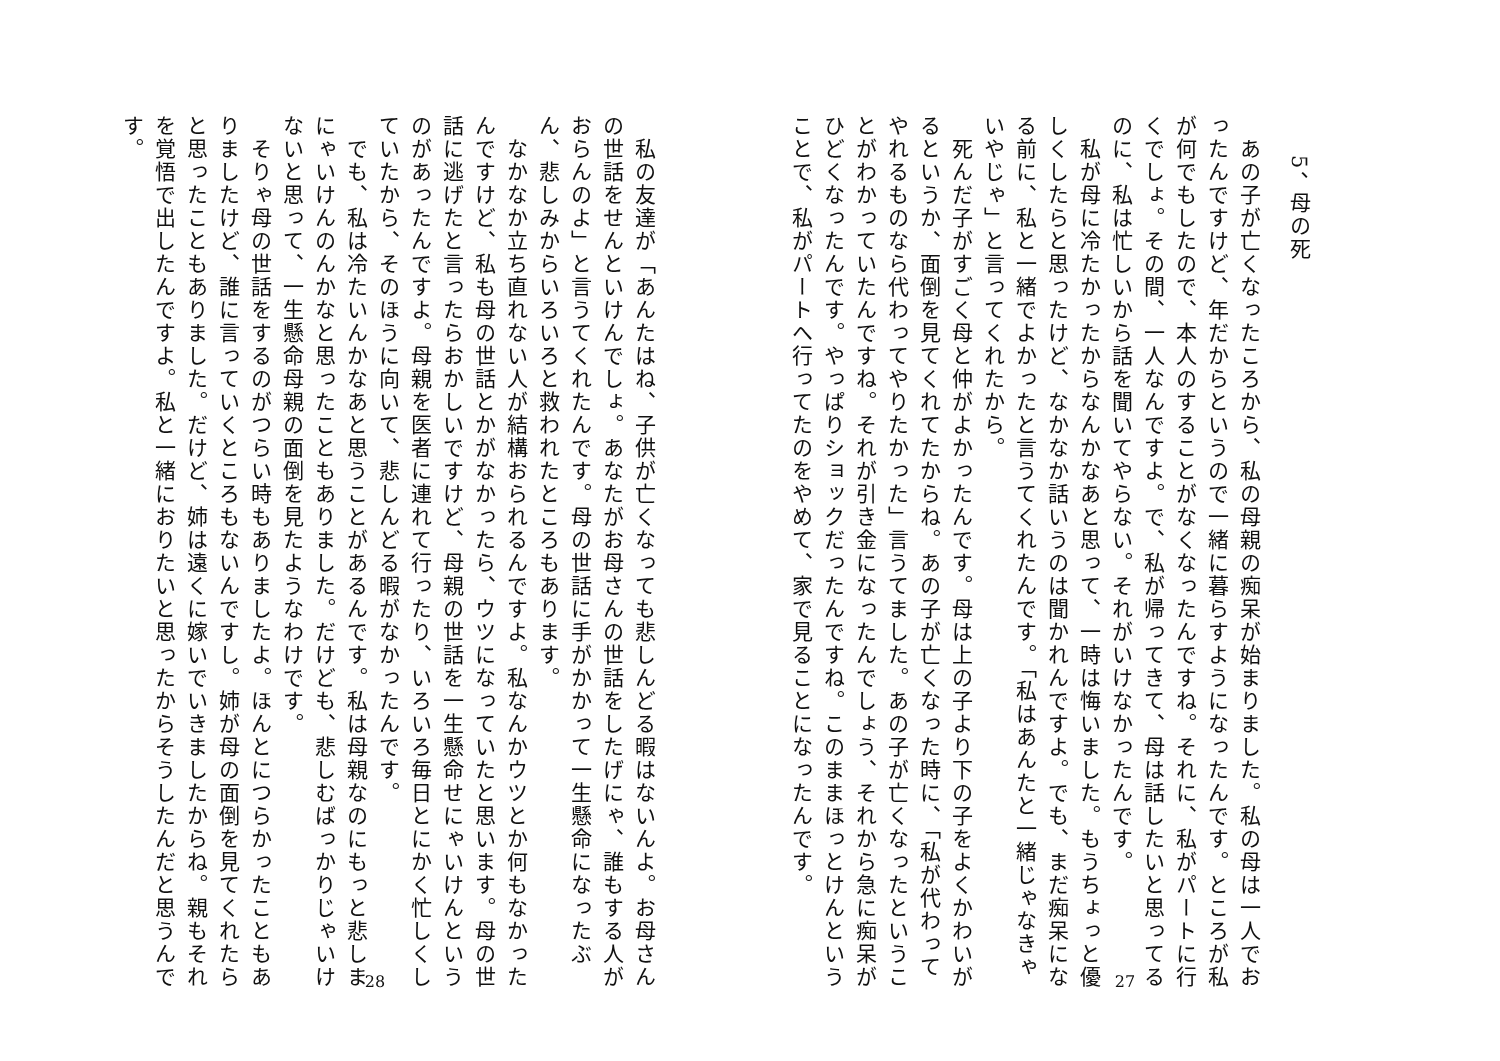5、 母の死
　あの子が亡くなったころから、私の母親の痴呆が始まりました。私の母は一人でおったんですけど、年だからというので一緒に暮らすようになったんです。ところが私が何でもしたので、本人のすることがなくなったんですね。それに、私がパートに行くでしょ。その間、一人なんですよ。で、私が帰ってきて、母は話したいと思ってるのに、私は忙しいから話を聞いてやらない。それがいけなかったんです。
　私が母に冷たかったからなんかなあと思って、一時は悔いました。もうちょっと優しくしたらと思ったけど、なかなか話いうのは聞かれんですよ。でも、まだ痴呆になる前に、私と一緒でよかったと言うてくれたんです。「私はあんたと一緒じゃなきゃいやじゃ」と言ってくれたから。
　死んだ子がすごく母と仲がよかったんです。母は上の子より下の子をよくかわいがるというか、面倒を見てくれてたからね。あの子が亡くなった時に、「私が代わってやれるものなら代わってやりたかった」言うてました。あの子が亡くなったということがわかっていたんですね。それが引き金になったんでしょう、それから急に痴呆がひどくなったんです。やっぱりショックだったんですね。このままほっとけんということで、私がパートへ行ってたのをやめて、家で見ることになったんです。
27
　私の友達が「あんたはね、子供が亡くなっても悲しんどる暇はないんよ。お母さんの世話をせんといけんでしょ。あなたがお母さんの世話をしたげにゃ、誰もする人がおらんのよ」と言うてくれたんです。母の世話に手がかかって一生懸命になったぶん、悲しみからいろいろと救われたところもあります。
　なかなか立ち直れない人が結構おられるんですよ。私なんかウツとか何もなかったんですけど、私も母の世話とかがなかったら、ウツになっていたと思います。母の世話に逃げたと言ったらおかしいですけど、母親の世話を一生懸命せにゃいけんというのがあったんですよ。母親を医者に連れて行ったり、いろいろ毎日とにかく忙しくしていたから、そのほうに向いて、悲しんどる暇がなかったんです。
　でも、私は冷たいんかなあと思うことがあるんです。私は母親なのにもっと悲しまにゃいけんのんかなと思ったこともありました。だけども、悲しむばっかりじゃいけないと思って、一生懸命母親の面倒を見たようなわけです。
　そりゃ母の世話をするのがつらい時もありましたよ。ほんとにつらかったこともありましたけど、誰に言っていくところもないんですし。姉が母の面倒を見てくれたらと思ったこともありました。だけど、姉は遠くに嫁いでいきましたからね。親もそれを覚悟で出したんですよ。私と一緒におりたいと思ったからそうしたんだと思うんです。
28